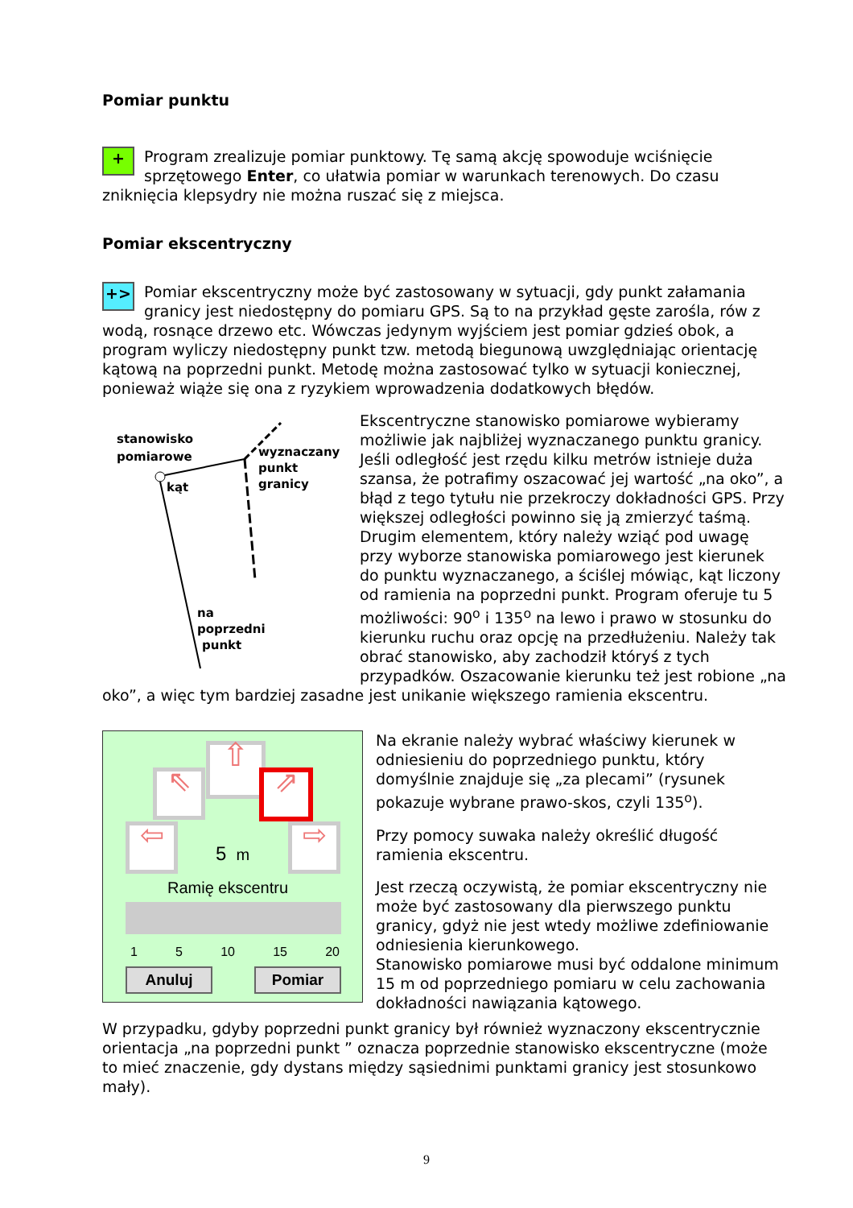Pomiar punktu
+
Program zrealizuje pomiar punktowy. Tę samą akcję spowoduje wciśnięcie sprzętowego Enter, co ułatwia pomiar w warunkach terenowych. Do czasu zniknięcia klepsydry nie można ruszać się z miejsca.
Pomiar ekscentryczny
+>
Pomiar ekscentryczny może być zastosowany w sytuacji, gdy punkt załamania granicy jest niedostępny do pomiaru GPS. Są to na przykład gęste zarośla, rów z wodą, rosnące drzewo etc. Wówczas jedynym wyjściem jest pomiar gdzieś obok, a program wyliczy niedostępny punkt tzw. metodą biegunową uwzględniając orientację kątową na poprzedni punkt. Metodę można zastosować tylko w sytuacji koniecznej, ponieważ wiąże się ona z ryzykiem wprowadzenia dodatkowych błędów.
stanowisko
pomiarowe
kąt
wyznaczany
punkt
granicy
na
poprzedni
punkt
Ekscentryczne stanowisko pomiarowe wybieramy możliwie jak najbliżej wyznaczanego punktu granicy. Jeśli odległość jest rzędu kilku metrów istnieje duża szansa, że potrafimy oszacować jej wartość „na oko”, a błąd z tego tytułu nie przekroczy dokładności GPS. Przy większej odległości powinno się ją zmierzyć taśmą.
Drugim elementem, który należy wziąć pod uwagę przy wyborze stanowiska pomiarowego jest kierunek do punktu wyznaczanego, a ściślej mówiąc, kąt liczony od ramienia na poprzedni punkt. Program oferuje tu 5 możliwości: 90<sup>o</sup> i 135<sup>o</sup> na lewo i prawo w stosunku do kierunku ruchu oraz opcję na przedłużeniu. Należy tak obrać stanowisko, aby zachodził któryś z tych przypadków. Oszacowanie kierunku też jest robione „na oko”, a więc tym bardziej zasadne jest unikanie większego ramienia ekscentru.
⇧
⇖ ⇗
⇦ ⇨
5 m
Ramię ekscentru
1 5 10 15 20
Anuluj Pomiar
Na ekranie należy wybrać właściwy kierunek w odniesieniu do poprzedniego punktu, który domyślnie znajduje się „za plecami” (rysunek pokazuje wybrane prawo-skos, czyli 135<sup>o</sup>).
Przy pomocy suwaka należy określić długość ramienia ekscentru.
Jest rzeczą oczywistą, że pomiar ekscentryczny nie może być zastosowany dla pierwszego punktu granicy, gdyż nie jest wtedy możliwe zdefiniowanie odniesienia kierunkowego.
Stanowisko pomiarowe musi być oddalone minimum 15 m od poprzedniego pomiaru w celu zachowania dokładności nawiązania kątowego.
W przypadku, gdyby poprzedni punkt granicy był również wyznaczony ekscentrycznie orientacja „na poprzedni punkt ” oznacza poprzednie stanowisko ekscentryczne (może to mieć znaczenie, gdy dystans między sąsiednimi punktami granicy jest stosunkowo mały).
9